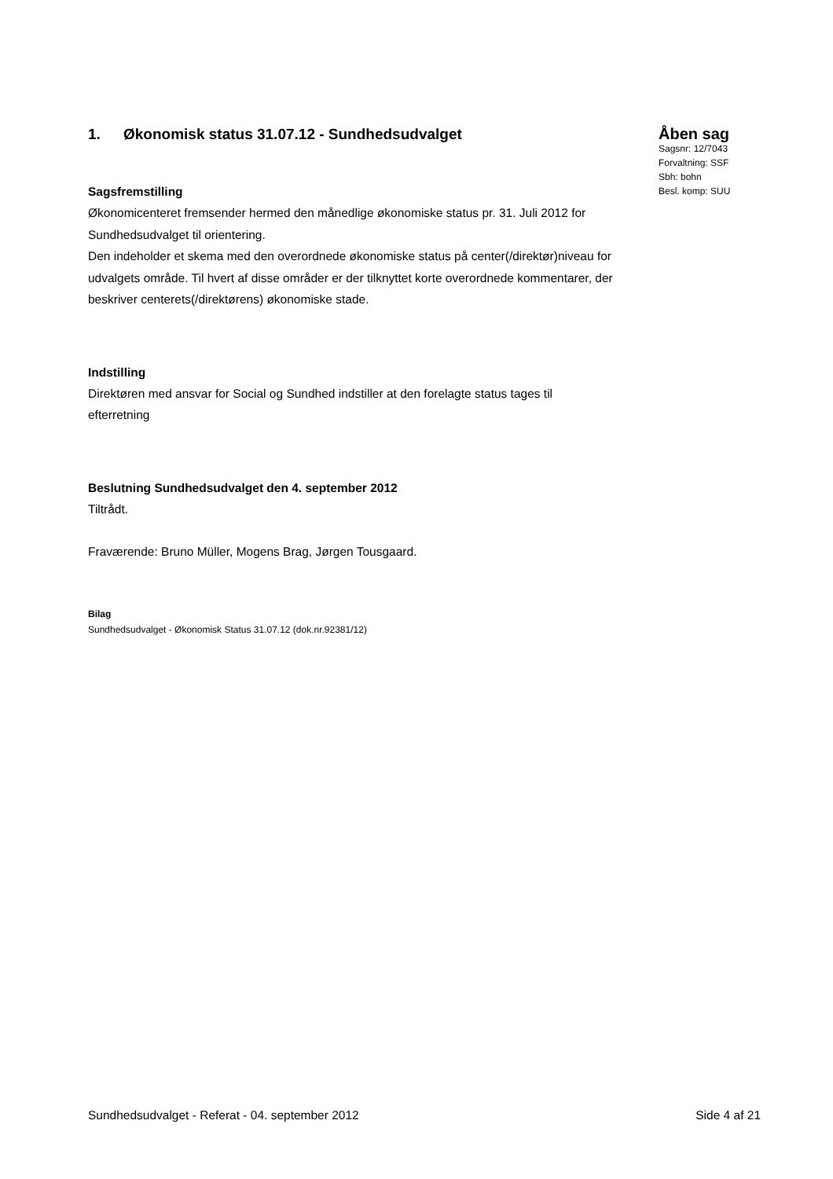1. Økonomisk status 31.07.12 - Sundhedsudvalget
Sagsfremstilling
Økonomicenteret fremsender hermed den månedlige økonomiske status pr. 31. Juli 2012 for Sundhedsudvalget til orientering.
Den indeholder et skema med den overordnede økonomiske status på center(/direktør)niveau for udvalgets område. Til hvert af disse områder er der tilknyttet korte overordnede kommentarer, der beskriver centerets(/direktørens) økonomiske stade.
Indstilling
Direktøren med ansvar for Social og Sundhed indstiller at den forelagte status tages til efterretning
Beslutning Sundhedsudvalget den 4. september 2012
Tiltrådt.
Fraværende: Bruno Müller, Mogens Brag, Jørgen Tousgaard.
Bilag
Sundhedsudvalget - Økonomisk Status 31.07.12 (dok.nr.92381/12)
Åben sag
Sagsnr: 12/7043
Forvaltning: SSF
Sbh: bohn
Besl. komp: SUU
Sundhedsudvalget - Referat - 04. september 2012 Side 4 af 21